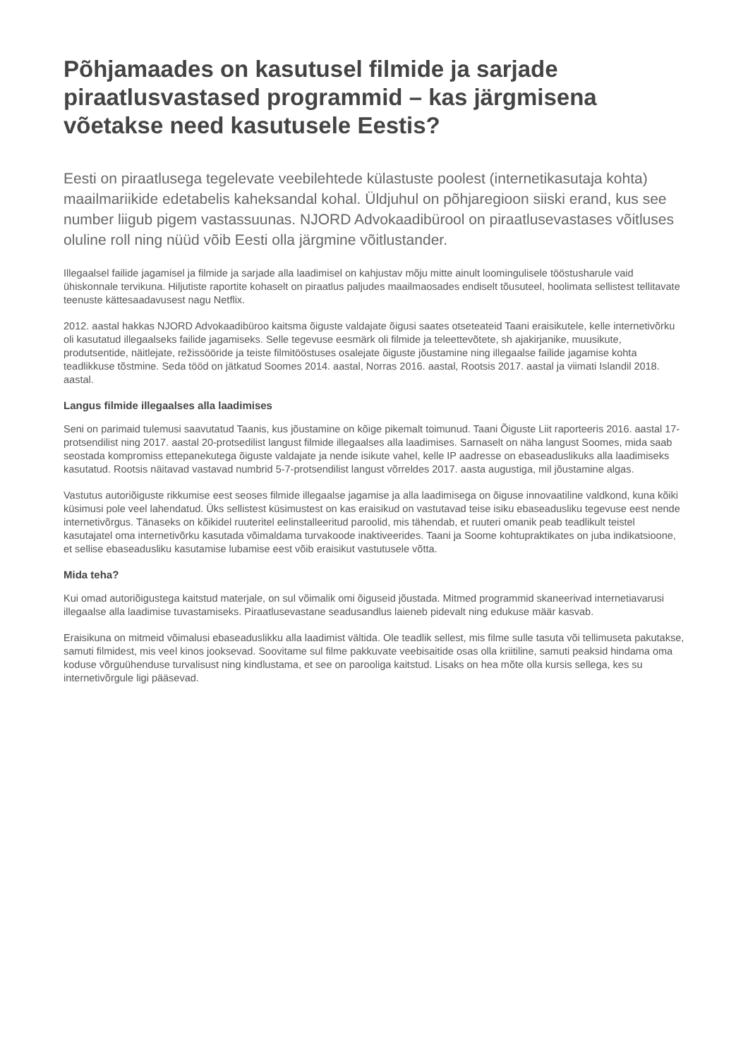Põhjamaades on kasutusel filmide ja sarjade piraatlusvastased programmid – kas järgmisena võetakse need kasutusele Eestis?
Eesti on piraatlusega tegelevate veebilehtede külastuste poolest (internetikasutaja kohta) maailmariikide edetabelis kaheksandal kohal. Üldjuhul on põhjaregioon siiski erand, kus see number liigub pigem vastassuunas. NJORD Advokaadibürool on piraatlusevastases võitluses oluline roll ning nüüd võib Eesti olla järgmine võitlustander.
Illegaalsel failide jagamisel ja filmide ja sarjade alla laadimisel on kahjustav mõju mitte ainult loomingulisele tööstusharule vaid ühiskonnale tervikuna. Hiljutiste raportite kohaselt on piraatlus paljudes maailmaosades endiselt tõusuteel, hoolimata sellistest tellitavate teenuste kättesaadavusest nagu Netflix.
2012. aastal hakkas NJORD Advokaadibüroo kaitsma õiguste valdajate õigusi saates otseteateid Taani eraisikutele, kelle internetivõrku oli kasutatud illegaalseks failide jagamiseks. Selle tegevuse eesmärk oli filmide ja teleettevõtete, sh ajakirjanike, muusikute, produtsentide, näitlejate, režissööride ja teiste filmitööstuses osalejate õiguste jõustamine ning illegaalse failide jagamise kohta teadlikkuse tõstmine. Seda tööd on jätkatud Soomes 2014. aastal, Norras 2016. aastal, Rootsis 2017. aastal ja viimati Islandil 2018. aastal.
Langus filmide illegaalses alla laadimises
Seni on parimaid tulemusi saavutatud Taanis, kus jõustamine on kõige pikemalt toimunud. Taani Õiguste Liit raporteeris 2016. aastal 17-protsendilist ning 2017. aastal 20-protsedilist langust filmide illegaalses alla laadimises. Sarnaselt on näha langust Soomes, mida saab seostada kompromiss ettepanekutega õiguste valdajate ja nende isikute vahel, kelle IP aadresse on ebaseaduslikuks alla laadimiseks kasutatud. Rootsis näitavad vastavad numbrid 5-7-protsendilist langust võrreldes 2017. aasta augustiga, mil jõustamine algas.
Vastutus autoriõiguste rikkumise eest seoses filmide illegaalse jagamise ja alla laadimisega on õiguse innovaatiline valdkond, kuna kõiki küsimusi pole veel lahendatud. Üks sellistest küsimustest on kas eraisikud on vastutavad teise isiku ebaseadusliku tegevuse eest nende internetivõrgus. Tänaseks on kõikidel ruuteritel eelinstalleeritud paroolid, mis tähendab, et ruuteri omanik peab teadlikult teistel kasutajatel oma internetivõrku kasutada võimaldama turvakoode inaktiveerides. Taani ja Soome kohtupraktikates on juba indikatsioone, et sellise ebaseadusliku kasutamise lubamise eest võib eraisikut vastutusele võtta.
Mida teha?
Kui omad autoriõigustega kaitstud materjale, on sul võimalik omi õiguseid jõustada. Mitmed programmid skaneerivad internetiavarusi illegaalse alla laadimise tuvastamiseks. Piraatlusevastane seadusandlus laieneb pidevalt ning edukuse määr kasvab.
Eraisikuna on mitmeid võimalusi ebaseaduslikku alla laadimist vältida. Ole teadlik sellest, mis filme sulle tasuta või tellimuseta pakutakse, samuti filmidest, mis veel kinos jooksevad. Soovitame sul filme pakkuvate veebisaitide osas olla kriitiline, samuti peaksid hindama oma koduse võrguühenduse turvalisust ning kindlustama, et see on parooliga kaitstud. Lisaks on hea mõte olla kursis sellega, kes su internetivõrgule ligi pääsevad.